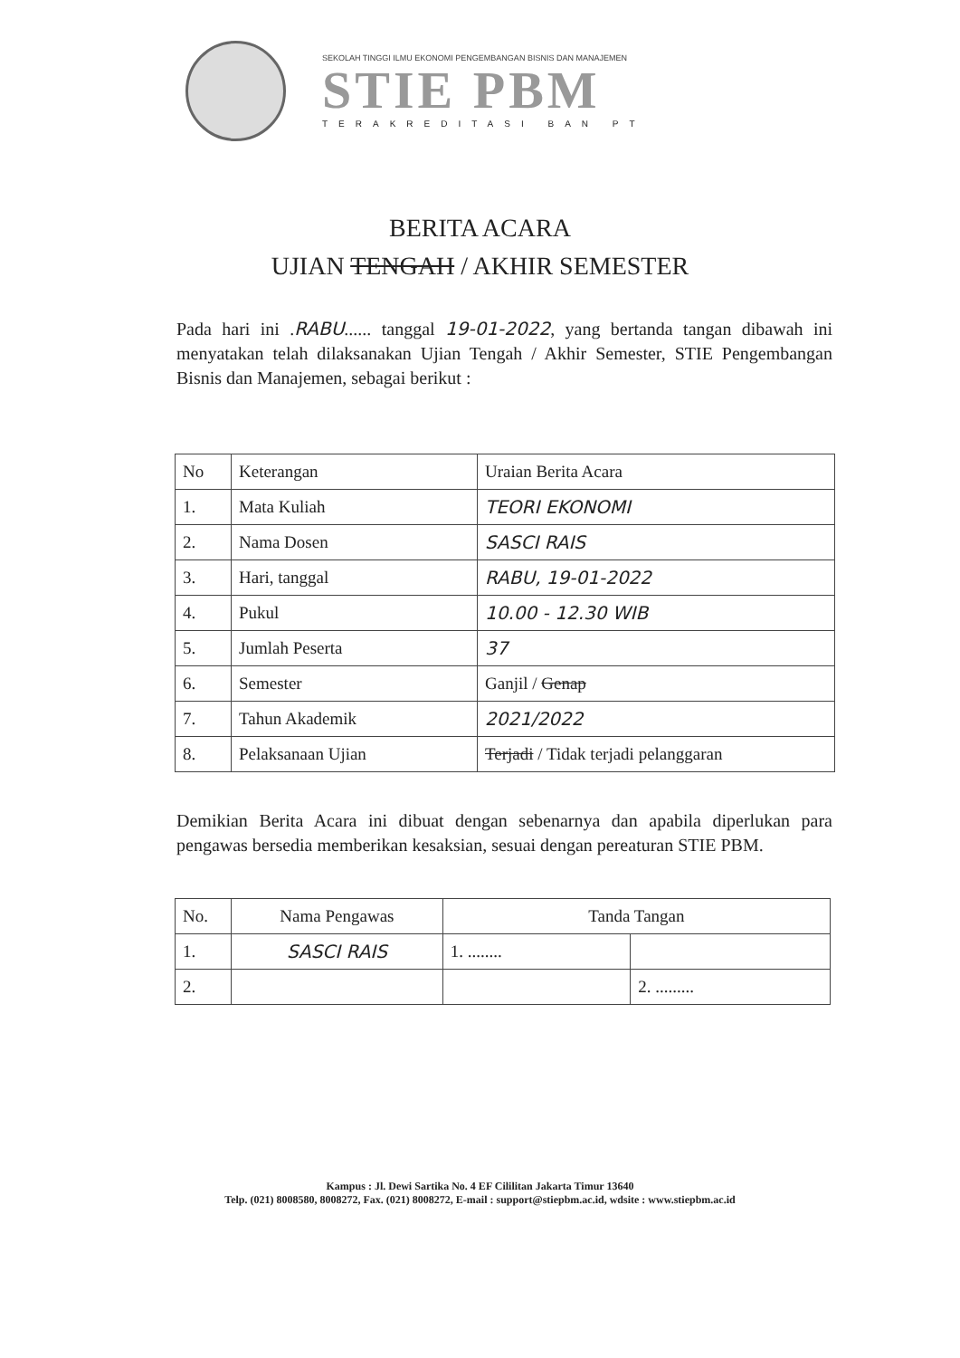SEKOLAH TINGGI ILMU EKONOMI PENGEMBANGAN BISNIS DAN MANAJEMEN
STIE PBM
TERAKREDITASI BAN PT
BERITA ACARA
UJIAN TENGAH / AKHIR SEMESTER
Pada hari ini .RABU...... tanggal 19-01-2022, yang bertanda tangan dibawah ini menyatakan telah dilaksanakan Ujian Tengah / Akhir Semester, STIE Pengembangan Bisnis dan Manajemen, sebagai berikut :
| No | Keterangan | Uraian Berita Acara |
| --- | --- | --- |
| 1. | Mata Kuliah | TEORI EKONOMI |
| 2. | Nama Dosen | SASCI RAIS |
| 3. | Hari, tanggal | RABU, 19-01-2022 |
| 4. | Pukul | 10.00 - 12.30 WIB |
| 5. | Jumlah Peserta | 37 |
| 6. | Semester | Ganjil / Genap |
| 7. | Tahun Akademik | 2021/2022 |
| 8. | Pelaksanaan Ujian | Terjadi / Tidak terjadi pelanggaran |
Demikian Berita Acara ini dibuat dengan sebenarnya dan apabila diperlukan para pengawas bersedia memberikan kesaksian, sesuai dengan pereaturan STIE PBM.
| No. | Nama Pengawas | Tanda Tangan | |
| --- | --- | --- | --- |
| 1. | SASCI RAIS | 1. ........ | |
| 2. | | | 2. ......... |
Kampus : Jl. Dewi Sartika No. 4 EF Cililitan Jakarta Timur 13640
Telp. (021) 8008580, 8008272, Fax. (021) 8008272, E-mail : support@stiepbm.ac.id, wdsite : www.stiepbm.ac.id